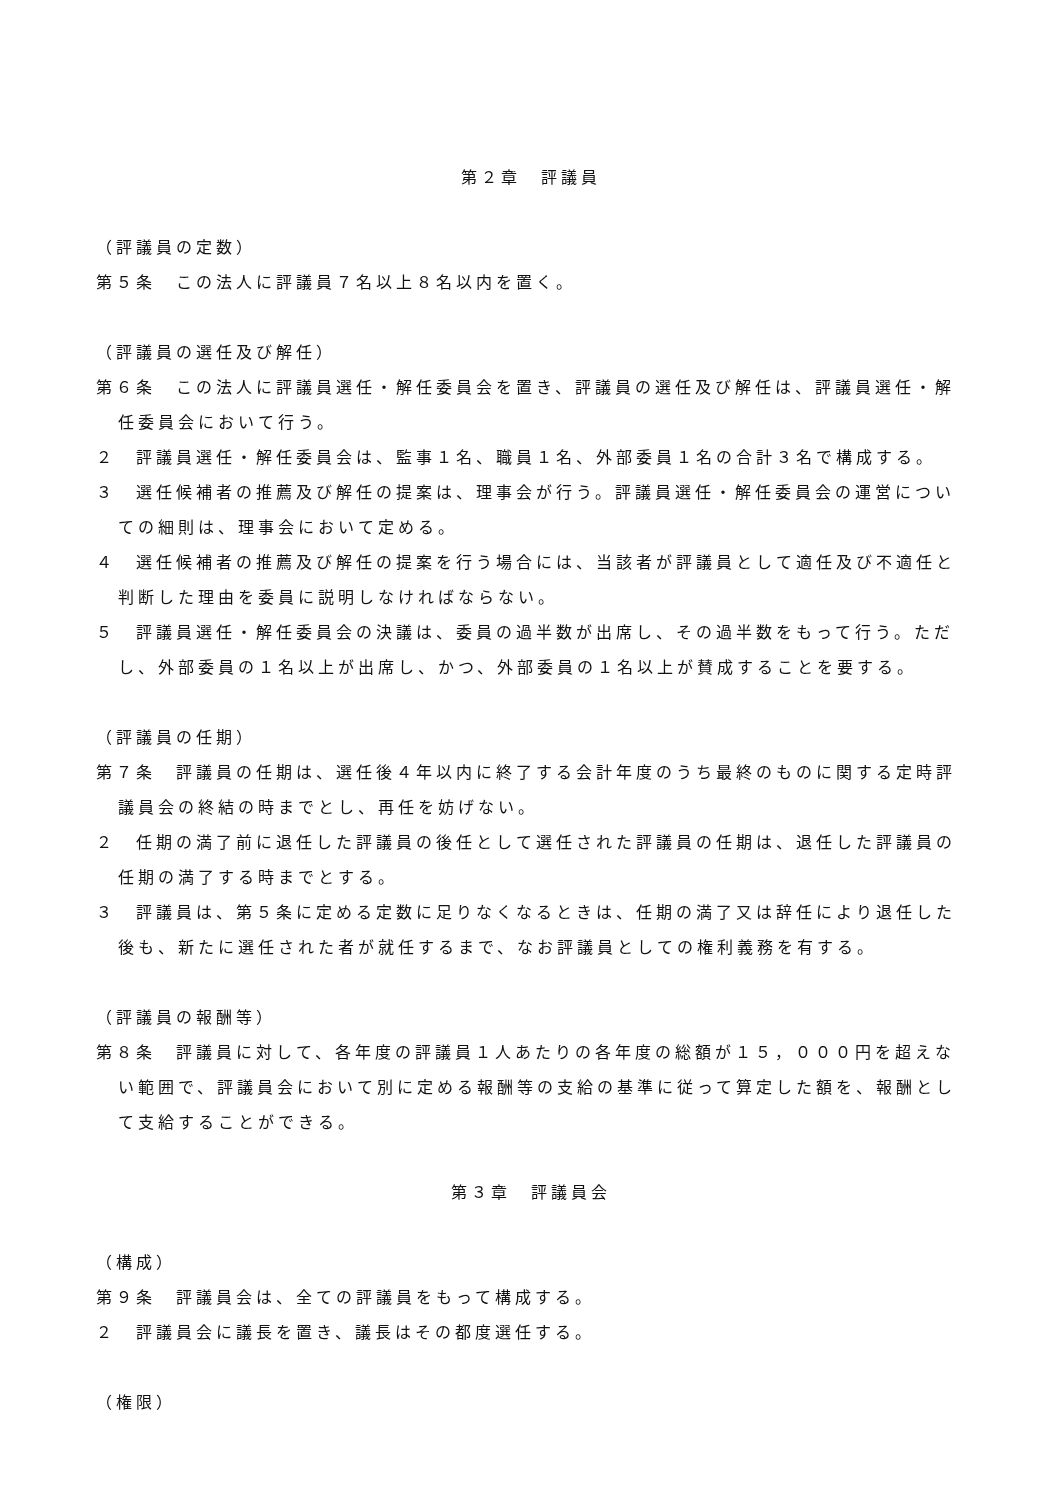第２章　評議員
（評議員の定数）
第５条　この法人に評議員７名以上８名以内を置く。
（評議員の選任及び解任）
第６条　この法人に評議員選任・解任委員会を置き、評議員の選任及び解任は、評議員選任・解任委員会において行う。
２　評議員選任・解任委員会は、監事１名、職員１名、外部委員１名の合計３名で構成する。
３　選任候補者の推薦及び解任の提案は、理事会が行う。評議員選任・解任委員会の運営についての細則は、理事会において定める。
４　選任候補者の推薦及び解任の提案を行う場合には、当該者が評議員として適任及び不適任と判断した理由を委員に説明しなければならない。
５　評議員選任・解任委員会の決議は、委員の過半数が出席し、その過半数をもって行う。ただし、外部委員の１名以上が出席し、かつ、外部委員の１名以上が賛成することを要する。
（評議員の任期）
第７条　評議員の任期は、選任後４年以内に終了する会計年度のうち最終のものに関する定時評議員会の終結の時までとし、再任を妨げない。
２　任期の満了前に退任した評議員の後任として選任された評議員の任期は、退任した評議員の任期の満了する時までとする。
３　評議員は、第５条に定める定数に足りなくなるときは、任期の満了又は辞任により退任した後も、新たに選任された者が就任するまで、なお評議員としての権利義務を有する。
（評議員の報酬等）
第８条　評議員に対して、各年度の評議員１人あたりの各年度の総額が１５，０００円を超えない範囲で、評議員会において別に定める報酬等の支給の基準に従って算定した額を、報酬として支給することができる。
第３章　評議員会
（構成）
第９条　評議員会は、全ての評議員をもって構成する。
２　評議員会に議長を置き、議長はその都度選任する。
（権限）